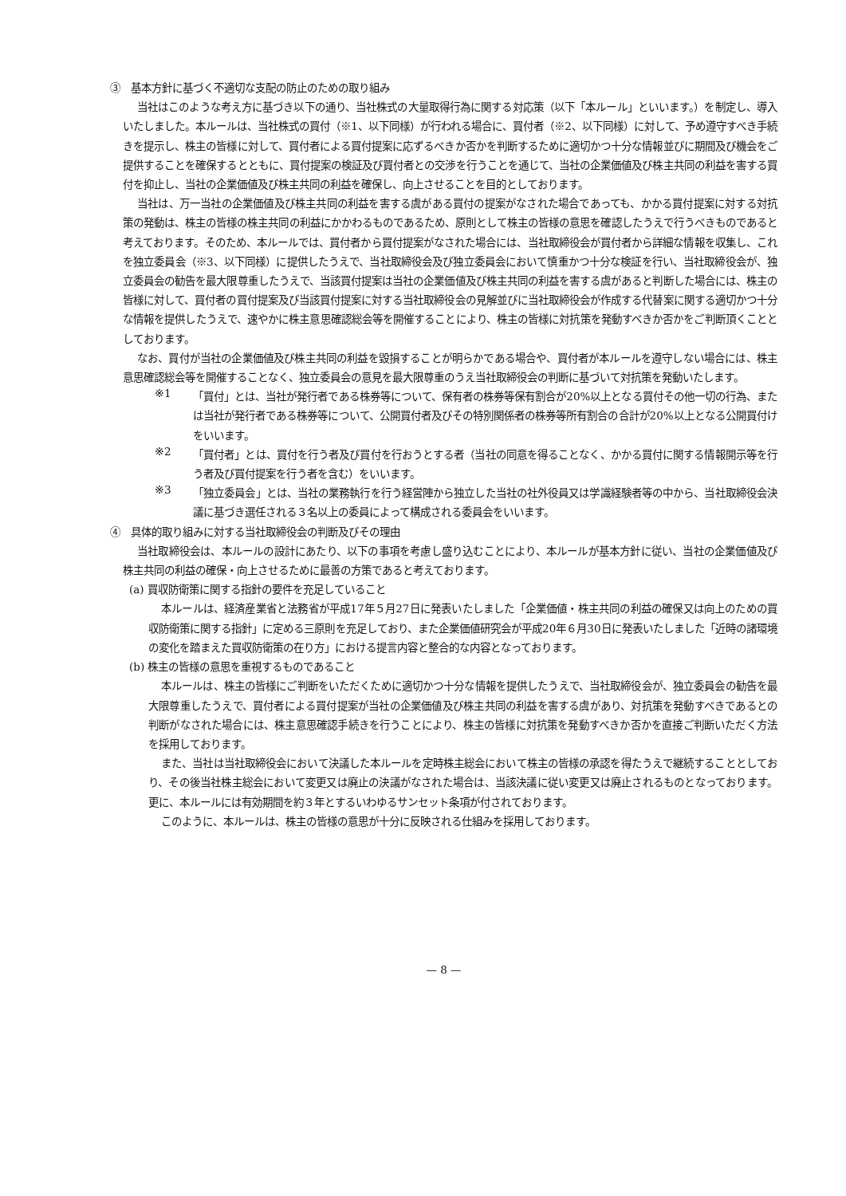③　基本方針に基づく不適切な支配の防止のための取り組み
当社はこのような考え方に基づき以下の通り、当社株式の大量取得行為に関する対応策（以下「本ルール」といいます。）を制定し、導入いたしました。本ルールは、当社株式の買付（※1、以下同様）が行われる場合に、買付者（※2、以下同様）に対して、予め遵守すべき手続きを提示し、株主の皆様に対して、買付者による買付提案に応ずるべきか否かを判断するために適切かつ十分な情報並びに期間及び機会をご提供することを確保するとともに、買付提案の検証及び買付者との交渉を行うことを通じて、当社の企業価値及び株主共同の利益を害する買付を抑止し、当社の企業価値及び株主共同の利益を確保し、向上させることを目的としております。
当社は、万一当社の企業価値及び株主共同の利益を害する虞がある買付の提案がなされた場合であっても、かかる買付提案に対する対抗策の発動は、株主の皆様の株主共同の利益にかかわるものであるため、原則として株主の皆様の意思を確認したうえで行うべきものであると考えております。そのため、本ルールでは、買付者から買付提案がなされた場合には、当社取締役会が買付者から詳細な情報を収集し、これを独立委員会（※3、以下同様）に提供したうえで、当社取締役会及び独立委員会において慎重かつ十分な検証を行い、当社取締役会が、独立委員会の勧告を最大限尊重したうえで、当該買付提案は当社の企業価値及び株主共同の利益を害する虞があると判断した場合には、株主の皆様に対して、買付者の買付提案及び当該買付提案に対する当社取締役会の見解並びに当社取締役会が作成する代替案に関する適切かつ十分な情報を提供したうえで、速やかに株主意思確認総会等を開催することにより、株主の皆様に対抗策を発動すべきか否かをご判断頂くこととしております。
なお、買付が当社の企業価値及び株主共同の利益を毀損することが明らかである場合や、買付者が本ルールを遵守しない場合には、株主意思確認総会等を開催することなく、独立委員会の意見を最大限尊重のうえ当社取締役会の判断に基づいて対抗策を発動いたします。
※1
「買付」とは、当社が発行者である株券等について、保有者の株券等保有割合が20%以上となる買付その他一切の行為、または当社が発行者である株券等について、公開買付者及びその特別関係者の株券等所有割合の合計が20%以上となる公開買付けをいいます。
※2
「買付者」とは、買付を行う者及び買付を行おうとする者（当社の同意を得ることなく、かかる買付に関する情報開示等を行う者及び買付提案を行う者を含む）をいいます。
※3
「独立委員会」とは、当社の業務執行を行う経営陣から独立した当社の社外役員又は学識経験者等の中から、当社取締役会決議に基づき選任される３名以上の委員によって構成される委員会をいいます。
④　具体的取り組みに対する当社取締役会の判断及びその理由
当社取締役会は、本ルールの設計にあたり、以下の事項を考慮し盛り込むことにより、本ルールが基本方針に従い、当社の企業価値及び株主共同の利益の確保・向上させるために最善の方策であると考えております。
(a) 買収防衛策に関する指針の要件を充足していること
本ルールは、経済産業省と法務省が平成17年５月27日に発表いたしました「企業価値・株主共同の利益の確保又は向上のための買収防衛策に関する指針」に定める三原則を充足しており、また企業価値研究会が平成20年６月30日に発表いたしました「近時の諸環境の変化を踏まえた買収防衛策の在り方」における提言内容と整合的な内容となっております。
(b) 株主の皆様の意思を重視するものであること
本ルールは、株主の皆様にご判断をいただくために適切かつ十分な情報を提供したうえで、当社取締役会が、独立委員会の勧告を最大限尊重したうえで、買付者による買付提案が当社の企業価値及び株主共同の利益を害する虞があり、対抗策を発動すべきであるとの判断がなされた場合には、株主意思確認手続きを行うことにより、株主の皆様に対抗策を発動すべきか否かを直接ご判断いただく方法を採用しております。
また、当社は当社取締役会において決議した本ルールを定時株主総会において株主の皆様の承認を得たうえで継続することとしており、その後当社株主総会において変更又は廃止の決議がなされた場合は、当該決議に従い変更又は廃止されるものとなっております。更に、本ルールには有効期間を約３年とするいわゆるサンセット条項が付されております。
このように、本ルールは、株主の皆様の意思が十分に反映される仕組みを採用しております。
— 8 —